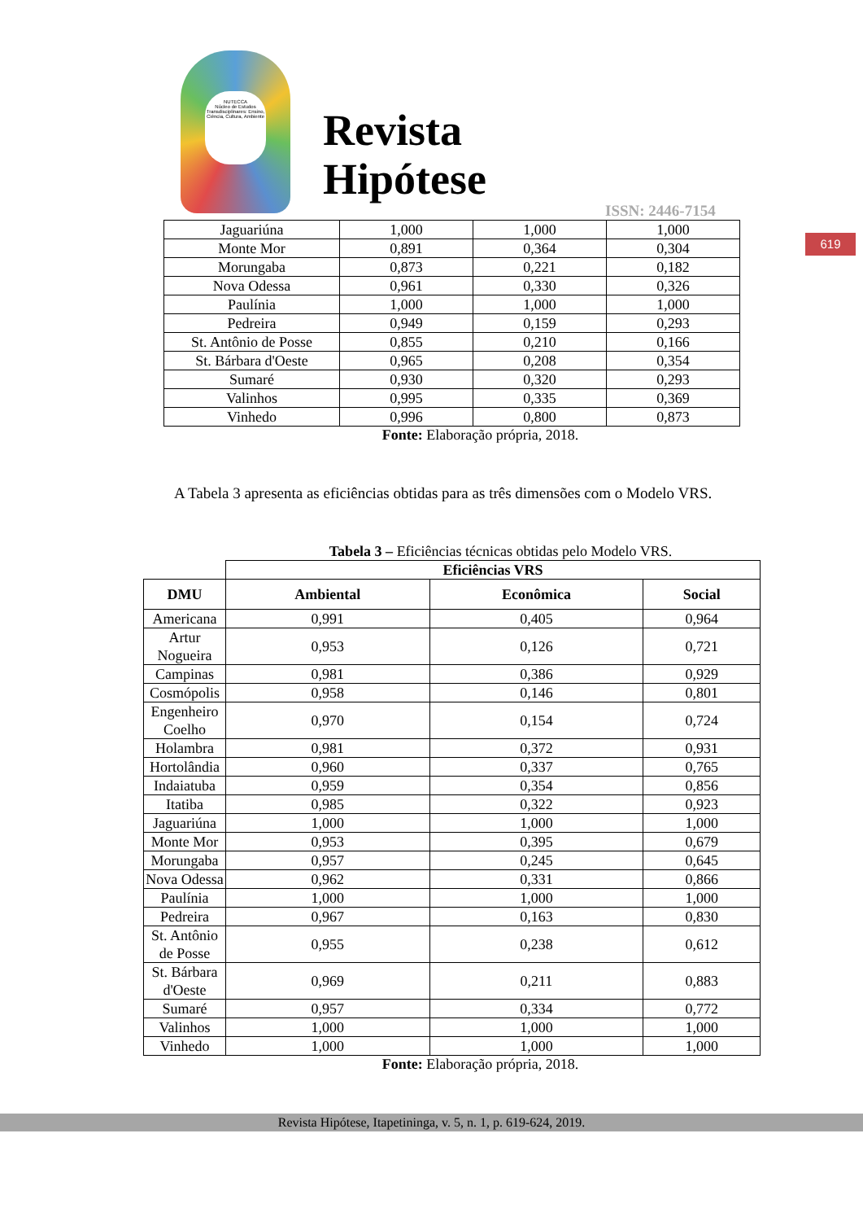NUTECCA
Núcleo de Estudos Transdisciplinares: Ensino, Ciência, Cultura, Ambiente
Revista
Hipótese
ISSN: 2446-7154
619
| Jaguariúna | 1,000 | 1,000 | 1,000 |
| Monte Mor | 0,891 | 0,364 | 0,304 |
| Morungaba | 0,873 | 0,221 | 0,182 |
| Nova Odessa | 0,961 | 0,330 | 0,326 |
| Paulínia | 1,000 | 1,000 | 1,000 |
| Pedreira | 0,949 | 0,159 | 0,293 |
| St. Antônio de Posse | 0,855 | 0,210 | 0,166 |
| St. Bárbara d'Oeste | 0,965 | 0,208 | 0,354 |
| Sumaré | 0,930 | 0,320 | 0,293 |
| Valinhos | 0,995 | 0,335 | 0,369 |
| Vinhedo | 0,996 | 0,800 | 0,873 |
Fonte: Elaboração própria, 2018.
A Tabela 3 apresenta as eficiências obtidas para as três dimensões com o Modelo VRS.
Tabela 3 – Eficiências técnicas obtidas pelo Modelo VRS.
| | Eficiências VRS | | |
| DMU | Ambiental | Econômica | Social |
| Americana | 0,991 | 0,405 | 0,964 |
| Artur Nogueira | 0,953 | 0,126 | 0,721 |
| Campinas | 0,981 | 0,386 | 0,929 |
| Cosmópolis | 0,958 | 0,146 | 0,801 |
| Engenheiro Coelho | 0,970 | 0,154 | 0,724 |
| Holambra | 0,981 | 0,372 | 0,931 |
| Hortolândia | 0,960 | 0,337 | 0,765 |
| Indaiatuba | 0,959 | 0,354 | 0,856 |
| Itatiba | 0,985 | 0,322 | 0,923 |
| Jaguariúna | 1,000 | 1,000 | 1,000 |
| Monte Mor | 0,953 | 0,395 | 0,679 |
| Morungaba | 0,957 | 0,245 | 0,645 |
| Nova Odessa | 0,962 | 0,331 | 0,866 |
| Paulínia | 1,000 | 1,000 | 1,000 |
| Pedreira | 0,967 | 0,163 | 0,830 |
| St. Antônio de Posse | 0,955 | 0,238 | 0,612 |
| St. Bárbara d'Oeste | 0,969 | 0,211 | 0,883 |
| Sumaré | 0,957 | 0,334 | 0,772 |
| Valinhos | 1,000 | 1,000 | 1,000 |
| Vinhedo | 1,000 | 1,000 | 1,000 |
Fonte: Elaboração própria, 2018.
Revista Hipótese, Itapetininga, v. 5, n. 1, p. 619-624, 2019.